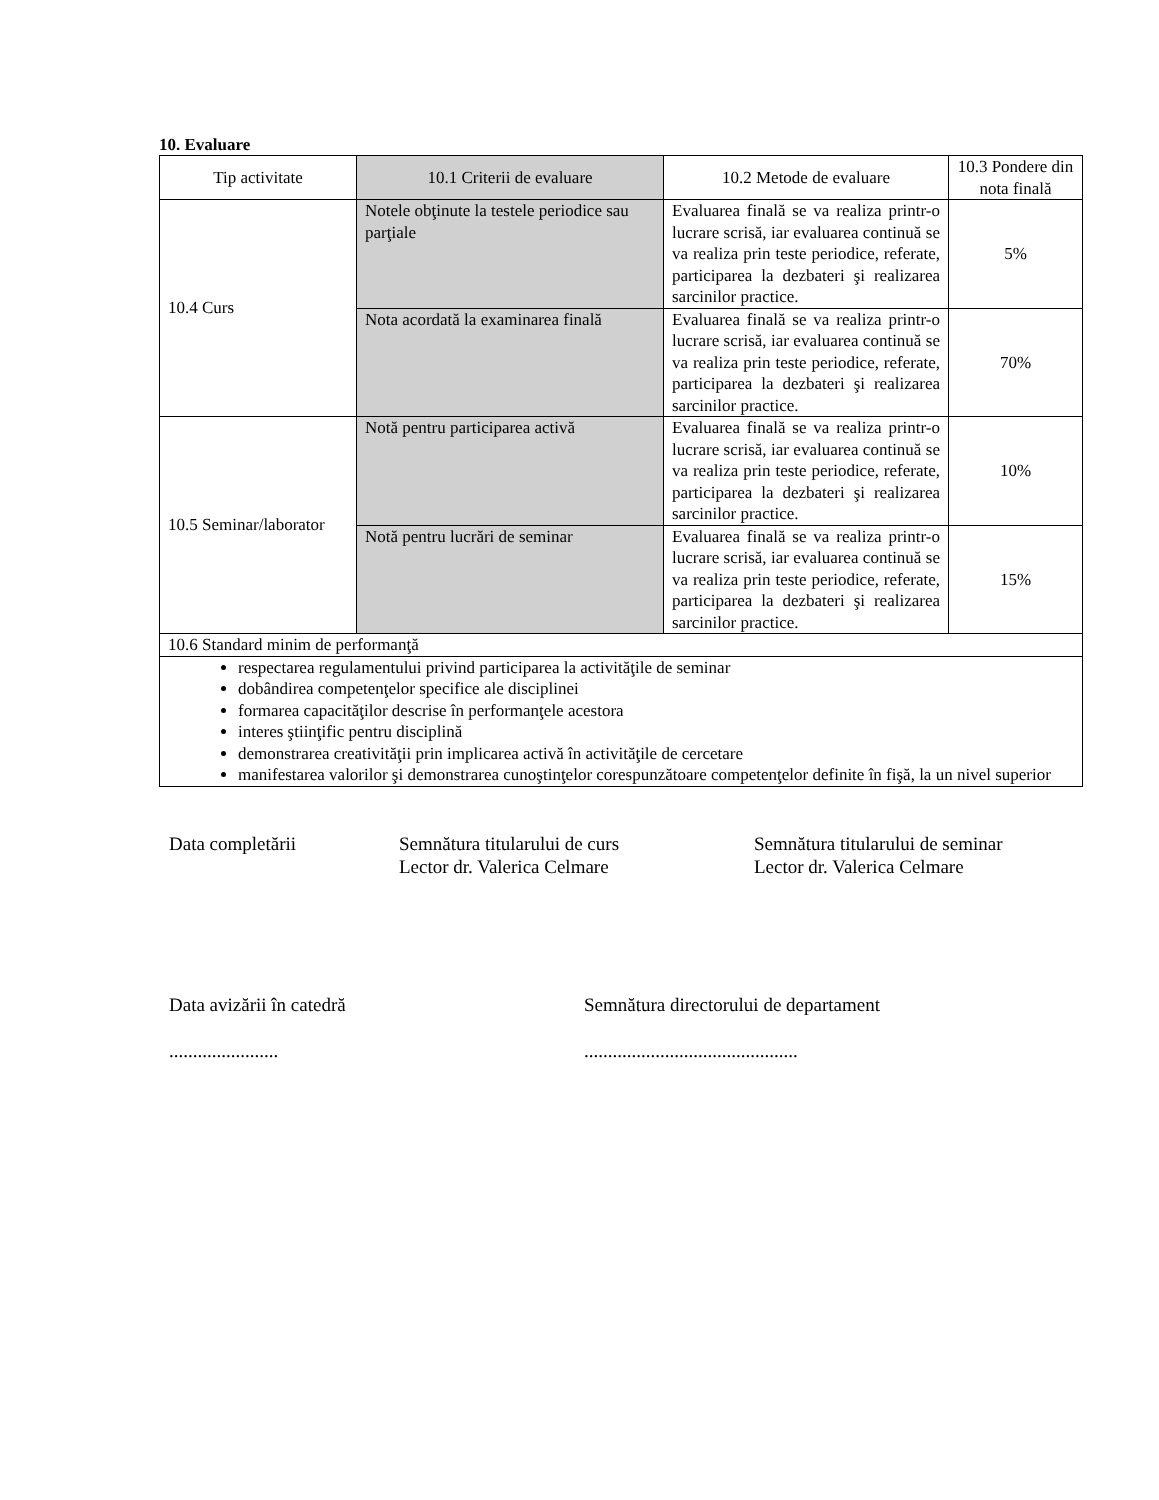10. Evaluare
| Tip activitate | 10.1 Criterii de evaluare | 10.2 Metode de evaluare | 10.3 Pondere din nota finală |
| 10.4 Curs | Notele obţinute la testele periodice sau parţiale | Evaluarea finală se va realiza printr-o lucrare scrisă, iar evaluarea continuă se va realiza prin teste periodice, referate, participarea la dezbateri şi realizarea sarcinilor practice. | 5% |
| | Nota acordată la examinarea finală | Evaluarea finală se va realiza printr-o lucrare scrisă, iar evaluarea continuă se va realiza prin teste periodice, referate, participarea la dezbateri şi realizarea sarcinilor practice. | 70% |
| 10.5 Seminar/laborator | Notă pentru participarea activă | Evaluarea finală se va realiza printr-o lucrare scrisă, iar evaluarea continuă se va realiza prin teste periodice, referate, participarea la dezbateri şi realizarea sarcinilor practice. | 10% |
| | Notă pentru lucrări de seminar | Evaluarea finală se va realiza printr-o lucrare scrisă, iar evaluarea continuă se va realiza prin teste periodice, referate, participarea la dezbateri şi realizarea sarcinilor practice. | 15% |
| 10.6 Standard minim de performanţă | | | |
| respectarea regulamentului privind participarea la activităţile de seminar dobândirea competenţelor specifice ale disciplinei formarea capacităţilor descrise în performanţele acestora interes ştiinţific pentru disciplină demonstrarea creativităţii prin implicarea activă în activităţile de cercetare manifestarea valorilor şi demonstrarea cunoştinţelor corespunzătoare competenţelor definite în fişă, la un nivel superior | | | |
Data completării Semnătura titularului de curs
Lector dr. Valerica Celmare
Semnătura titularului de seminar
Lector dr. Valerica Celmare
Data avizării în catedră
.......................
Semnătura directorului de departament
.............................................